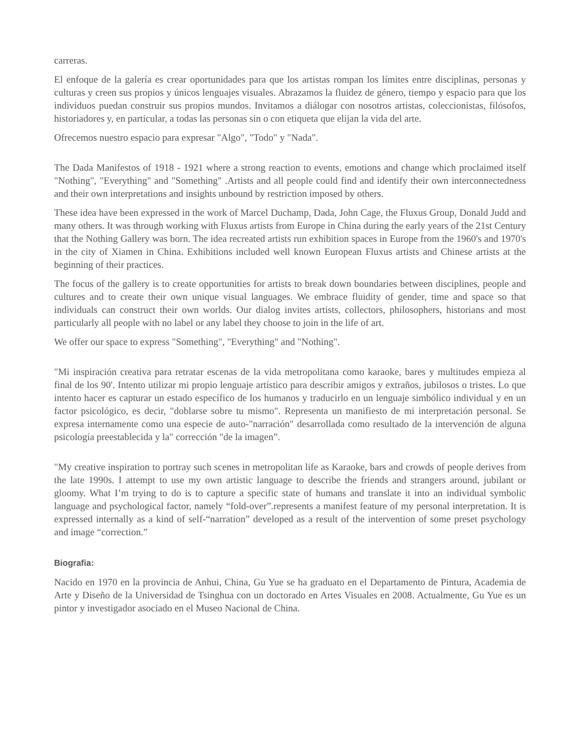carreras.
El enfoque de la galería es crear oportunidades para que los artistas rompan los límites entre disciplinas, personas y culturas y creen sus propios y únicos lenguajes visuales. Abrazamos la fluidez de género, tiempo y espacio para que los individuos puedan construir sus propios mundos. Invitamos a diálogar con nosotros artistas, coleccionistas, filósofos, historiadores y, en particular, a todas las personas sin o con etiqueta que elijan la vida del arte.
Ofrecemos nuestro espacio para expresar "Algo", "Todo" y "Nada".
The Dada Manifestos of 1918 - 1921 where a strong reaction to events, emotions and change which proclaimed itself "Nothing", "Everything" and "Something" .Artists and all people could find and identify their own interconnectedness and their own interpretations and insights unbound by restriction imposed by others.
These idea have been expressed in the work of Marcel Duchamp, Dada, John Cage, the Fluxus Group, Donald Judd and many others. It was through working with Fluxus artists from Europe in China during the early years of the 21st Century that the Nothing Gallery was born. The idea recreated artists run exhibition spaces in Europe from the 1960's and 1970's in the city of Xiamen in China. Exhibitions included well known European Fluxus artists and Chinese artists at the beginning of their practices.
The focus of the gallery is to create opportunities for artists to break down boundaries between disciplines, people and cultures and to create their own unique visual languages. We embrace fluidity of gender, time and space so that individuals can construct their own worlds. Our dialog invites artists, collectors, philosophers, historians and most particularly all people with no label or any label they choose to join in the life of art.
We offer our space to express "Something", "Everything" and "Nothing".
"Mi inspiración creativa para retratar escenas de la vida metropolitana como karaoke, bares y multitudes empieza al final de los 90'. Intento utilizar mi propio lenguaje artístico para describir amigos y extraños, jubilosos o tristes. Lo que intento hacer es capturar un estado específico de los humanos y traducirlo en un lenguaje simbólico individual y en un factor psicológico, es decir, "doblarse sobre tu mismo". Representa un manifiesto de mi interpretación personal. Se expresa internamente como una especie de auto-"narración" desarrollada como resultado de la intervención de alguna psicología preestablecida y la" corrección "de la imagen”.
"My creative inspiration to portray such scenes in metropolitan life as Karaoke, bars and crowds of people derives from the late 1990s. I attempt to use my own artistic language to describe the friends and strangers around, jubilant or gloomy. What I’m trying to do is to capture a specific state of humans and translate it into an individual symbolic language and psychological factor, namely “fold-over”.represents a manifest feature of my personal interpretation. It is expressed internally as a kind of self-“narration” developed as a result of the intervention of some preset psychology and image “correction.”
Biografia:
Nacido en 1970 en la provincia de Anhui, China, Gu Yue se ha graduato en el Departamento de Pintura, Academia de Arte y Diseño de la Universidad de Tsinghua con un doctorado en Artes Visuales en 2008. Actualmente, Gu Yue es un pintor y investigador asociado en el Museo Nacional de China.